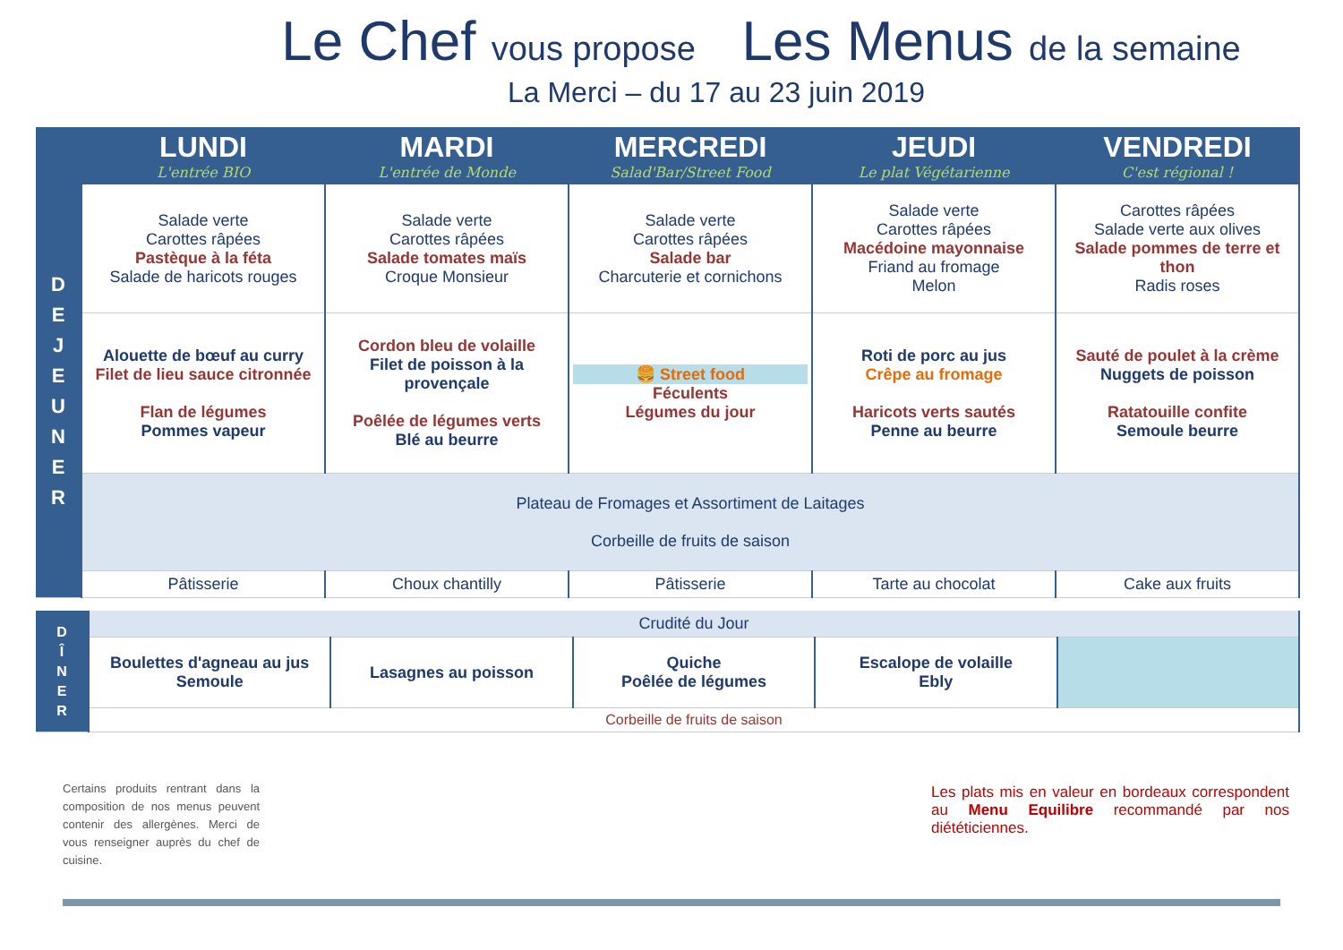Le Chef vous propose Les Menus de la semaine
La Merci – du 17 au 23 juin 2019
| | LUNDI L'entrée BIO | MARDI L'entrée de Monde | MERCREDI Salad'Bar/Street Food | JEUDI Le plat Végétarienne | VENDREDI C'est régional ! |
| --- | --- | --- | --- | --- | --- |
| D E J E U N E R | Salade verte Carottes râpées Pastèque à la féta Salade de haricots rouges | Salade verte Carottes râpées Salade tomates maïs Croque Monsieur | Salade verte Carottes râpées Salade bar Charcuterie et cornichons | Salade verte Carottes râpées Macédoine mayonnaise Friand au fromage Melon | Carottes râpées Salade verte aux olives Salade pommes de terre et thon Radis roses |
| | Alouette de bœuf au curry Filet de lieu sauce citronnée Flan de légumes Pommes vapeur | Cordon bleu de volaille Filet de poisson à la provençale Poêlée de légumes verts Blé au beurre | 🍔 Street food Féculents Légumes du jour | Roti de porc au jus Crêpe au fromage Haricots verts sautés Penne au beurre | Sauté de poulet à la crème Nuggets de poisson Ratatouille confite Semoule beurre |
| | Plateau de Fromages et Assortiment de Laitages Corbeille de fruits de saison | | | | |
| | Pâtisserie | Choux chantilly | Pâtisserie | Tarte au chocolat | Cake aux fruits |
| D Î N E R | Crudité du Jour | | | | |
| | Boulettes d'agneau au jus Semoule | Lasagnes au poisson | Quiche Poêlée de légumes | Escalope de volaille Ebly | |
| | Corbeille de fruits de saison | | | | |
Certains produits rentrant dans la composition de nos menus peuvent contenir des allergènes. Merci de vous renseigner auprès du chef de cuisine.
Les plats mis en valeur en bordeaux correspondent au Menu Equilibre recommandé par nos diététiciennes.